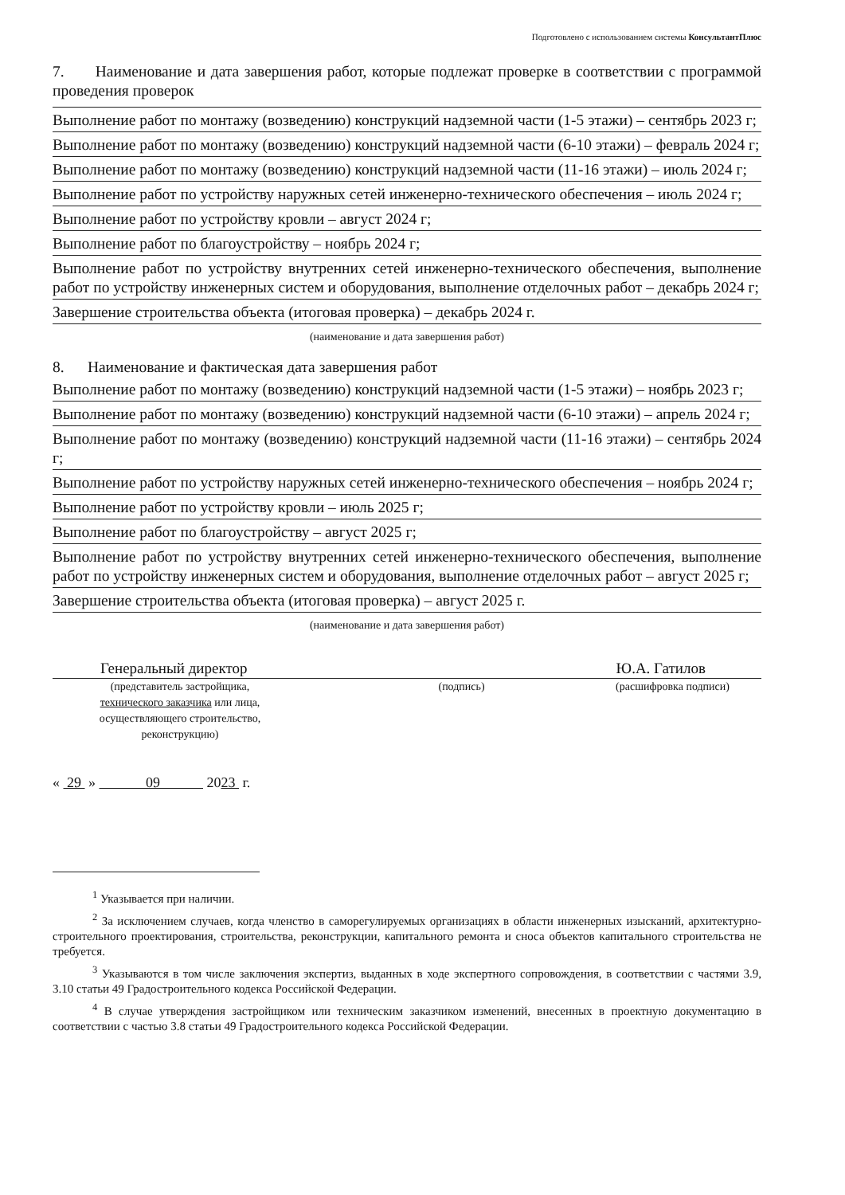Подготовлено с использованием системы КонсультантПлюс
7. Наименование и дата завершения работ, которые подлежат проверке в соответствии с программой проведения проверок
Выполнение работ по монтажу (возведению) конструкций надземной части (1-5 этажи) – сентябрь 2023 г;
Выполнение работ по монтажу (возведению) конструкций надземной части (6-10 этажи) – февраль 2024 г;
Выполнение работ по монтажу (возведению) конструкций надземной части (11-16 этажи) – июль 2024 г;
Выполнение работ по устройству наружных сетей инженерно-технического обеспечения – июль 2024 г;
Выполнение работ по устройству кровли – август 2024 г;
Выполнение работ по благоустройству – ноябрь 2024 г;
Выполнение работ по устройству внутренних сетей инженерно-технического обеспечения, выполнение работ по устройству инженерных систем и оборудования, выполнение отделочных работ – декабрь 2024 г;
Завершение строительства объекта (итоговая проверка) – декабрь 2024 г.
(наименование и дата завершения работ)
8. Наименование и фактическая дата завершения работ
Выполнение работ по монтажу (возведению) конструкций надземной части (1-5 этажи) – ноябрь 2023 г;
Выполнение работ по монтажу (возведению) конструкций надземной части (6-10 этажи) – апрель 2024 г;
Выполнение работ по монтажу (возведению) конструкций надземной части (11-16 этажи) – сентябрь 2024 г;
Выполнение работ по устройству наружных сетей инженерно-технического обеспечения – ноябрь 2024 г;
Выполнение работ по устройству кровли – июль 2025 г;
Выполнение работ по благоустройству – август 2025 г;
Выполнение работ по устройству внутренних сетей инженерно-технического обеспечения, выполнение работ по устройству инженерных систем и оборудования, выполнение отделочных работ – август 2025 г;
Завершение строительства объекта (итоговая проверка) – август 2025 г.
(наименование и дата завершения работ)
Генеральный директор Ю.А. Гатилов
(представитель застройщика,
технического заказчика или лица,
осуществляющего строительство,
реконструкцию) (подпись) (расшифровка подписи)
« 29 » 09 2023 г.
<sup>1</sup> Указывается при наличии.
<sup>2</sup> За исключением случаев, когда членство в саморегулируемых организациях в области инженерных изысканий, архитектурно-строительного проектирования, строительства, реконструкции, капитального ремонта и сноса объектов капитального строительства не требуется.
<sup>3</sup> Указываются в том числе заключения экспертиз, выданных в ходе экспертного сопровождения, в соответствии с частями 3.9, 3.10 статьи 49 Градостроительного кодекса Российской Федерации.
<sup>4</sup> В случае утверждения застройщиком или техническим заказчиком изменений, внесенных в проектную документацию в соответствии с частью 3.8 статьи 49 Градостроительного кодекса Российской Федерации.